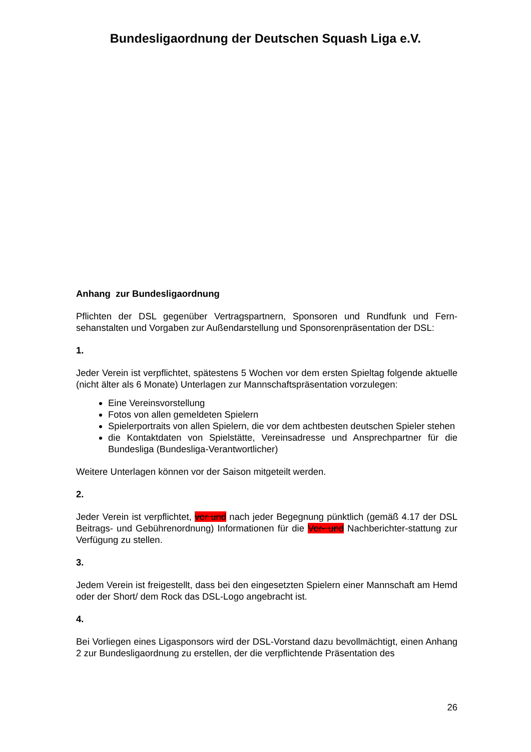Bundesligaordnung der Deutschen Squash Liga e.V.
Anhang zur Bundesligaordnung
Pflichten der DSL gegenüber Vertragspartnern, Sponsoren und Rundfunk und Fern-sehanstalten und Vorgaben zur Außendarstellung und Sponsorenpräsentation der DSL:
1.
Jeder Verein ist verpflichtet, spätestens 5 Wochen vor dem ersten Spieltag folgende aktuelle (nicht älter als 6 Monate) Unterlagen zur Mannschaftspräsentation vorzulegen:
Eine Vereinsvorstellung
Fotos von allen gemeldeten Spielern
Spielerportraits von allen Spielern, die vor dem achtbesten deutschen Spieler stehen
die Kontaktdaten von Spielstätte, Vereinsadresse und Ansprechpartner für die Bundesliga (Bundesliga-Verantwortlicher)
Weitere Unterlagen können vor der Saison mitgeteilt werden.
2.
Jeder Verein ist verpflichtet, vor und nach jeder Begegnung pünktlich (gemäß 4.17 der DSL Beitrags- und Gebührenordnung) Informationen für die Vor- und Nachberichter-stattung zur Verfügung zu stellen.
3.
Jedem Verein ist freigestellt, dass bei den eingesetzten Spielern einer Mannschaft am Hemd oder der Short/ dem Rock das DSL-Logo angebracht ist.
4.
Bei Vorliegen eines Ligasponsors wird der DSL-Vorstand dazu bevollmächtigt, einen Anhang 2 zur Bundesligaordnung zu erstellen, der die verpflichtende Präsentation des
26